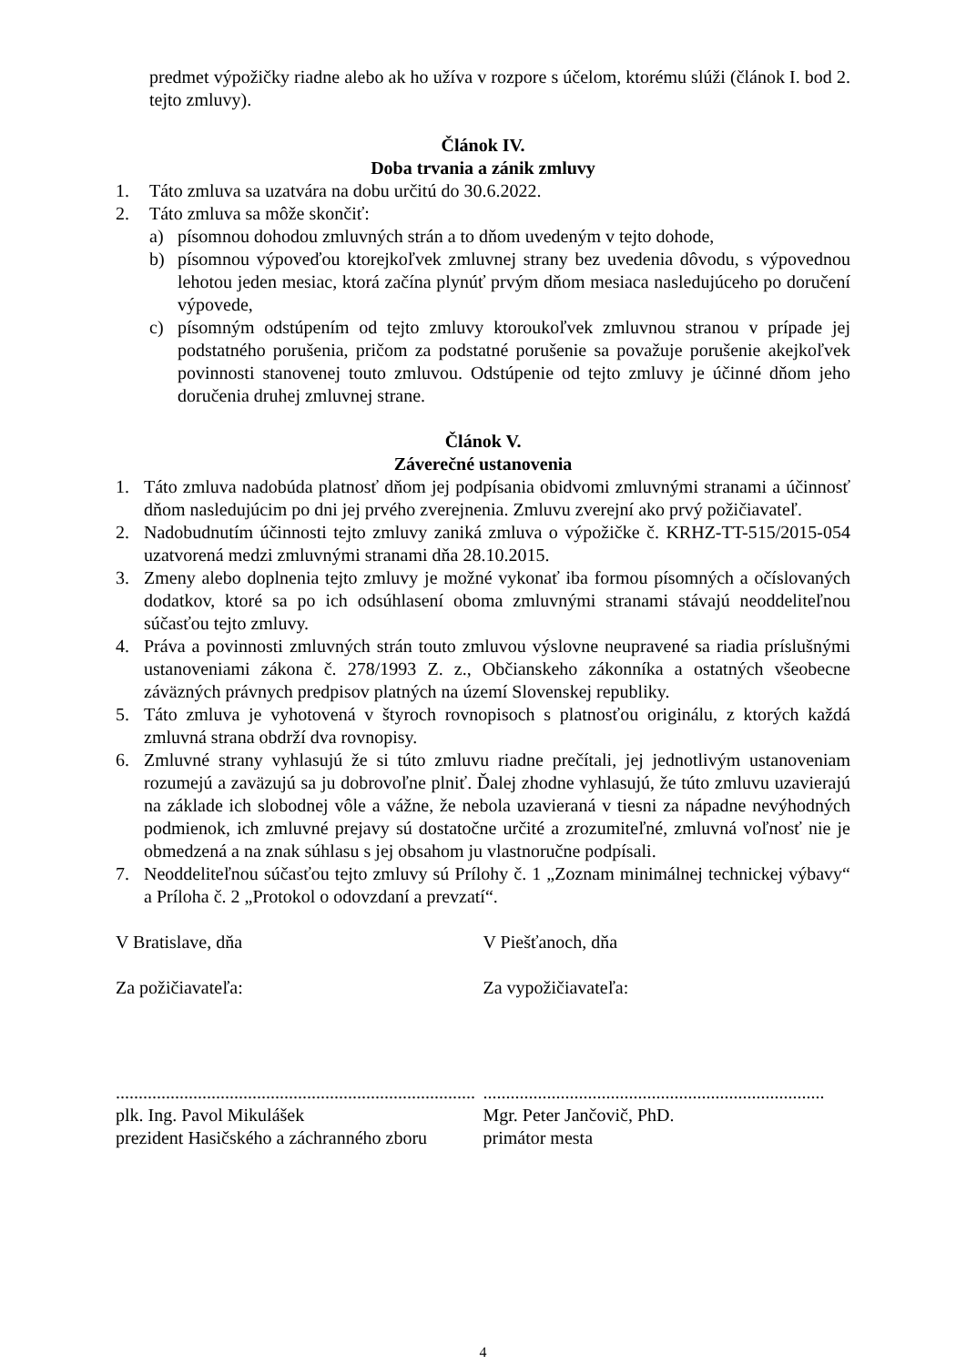predmet výpožičky riadne alebo ak ho užíva v rozpore s účelom, ktorému slúži (článok I. bod 2. tejto zmluvy).
Článok IV.
Doba trvania a zánik zmluvy
1. Táto zmluva sa uzatvára na dobu určitú do 30.6.2022.
2. Táto zmluva sa môže skončiť:
a) písomnou dohodou zmluvných strán a to dňom uvedeným v tejto dohode,
b) písomnou výpoveďou ktorejkoľvek zmluvnej strany bez uvedenia dôvodu, s výpovednou lehotou jeden mesiac, ktorá začína plynúť prvým dňom mesiaca nasledujúceho po doručení výpovede,
c) písomným odstúpením od tejto zmluvy ktoroukoľvek zmluvnou stranou v prípade jej podstatného porušenia, pričom za podstatné porušenie sa považuje porušenie akejkoľvek povinnosti stanovenej touto zmluvou. Odstúpenie od tejto zmluvy je účinné dňom jeho doručenia druhej zmluvnej strane.
Článok V.
Záverečné ustanovenia
1. Táto zmluva nadobúda platnosť dňom jej podpísania obidvomi zmluvnými stranami a účinnosť dňom nasledujúcim po dni jej prvého zverejnenia. Zmluvu zverejní ako prvý požičiavateľ.
2. Nadobudnutím účinnosti tejto zmluvy zaniká zmluva o výpožičke č. KRHZ-TT-515/2015-054 uzatvorená medzi zmluvnými stranami dňa 28.10.2015.
3. Zmeny alebo doplnenia tejto zmluvy je možné vykonať iba formou písomných a očíslovaných dodatkov, ktoré sa po ich odsúhlasení oboma zmluvnými stranami stávajú neoddeliteľnou súčasťou tejto zmluvy.
4. Práva a povinnosti zmluvných strán touto zmluvou výslovne neupravené sa riadia príslušnými ustanoveniami zákona č. 278/1993 Z. z., Občianskeho zákonníka a ostatných všeobecne záväzných právnych predpisov platných na území Slovenskej republiky.
5. Táto zmluva je vyhotovená v štyroch rovnopisoch s platnosťou originálu, z ktorých každá zmluvná strana obdrží dva rovnopisy.
6. Zmluvné strany vyhlasujú že si túto zmluvu riadne prečítali, jej jednotlivým ustanoveniam rozumejú a zaväzujú sa ju dobrovoľne plniť. Ďalej zhodne vyhlasujú, že túto zmluvu uzavierajú na základe ich slobodnej vôle a vážne, že nebola uzavieraná v tiesni za nápadne nevýhodných podmienok, ich zmluvné prejavy sú dostatočne určité a zrozumiteľné, zmluvná voľnosť nie je obmedzená a na znak súhlasu s jej obsahom ju vlastnoručne podpísali.
7. Neoddeliteľnou súčasťou tejto zmluvy sú Prílohy č. 1 „Zoznam minimálnej technickej výbavy“ a Príloha č. 2 „Protokol o odovzdaní a prevzatí“.
V Bratislave, dňa V Piešťanoch, dňa
Za požičiavateľa: Za vypožičiavateľa:
...............................................................................
plk. Ing. Pavol Mikulášek
prezident Hasičského a záchranného zboru
...........................................................................
Mgr. Peter Jančovič, PhD.
primátor mesta
4